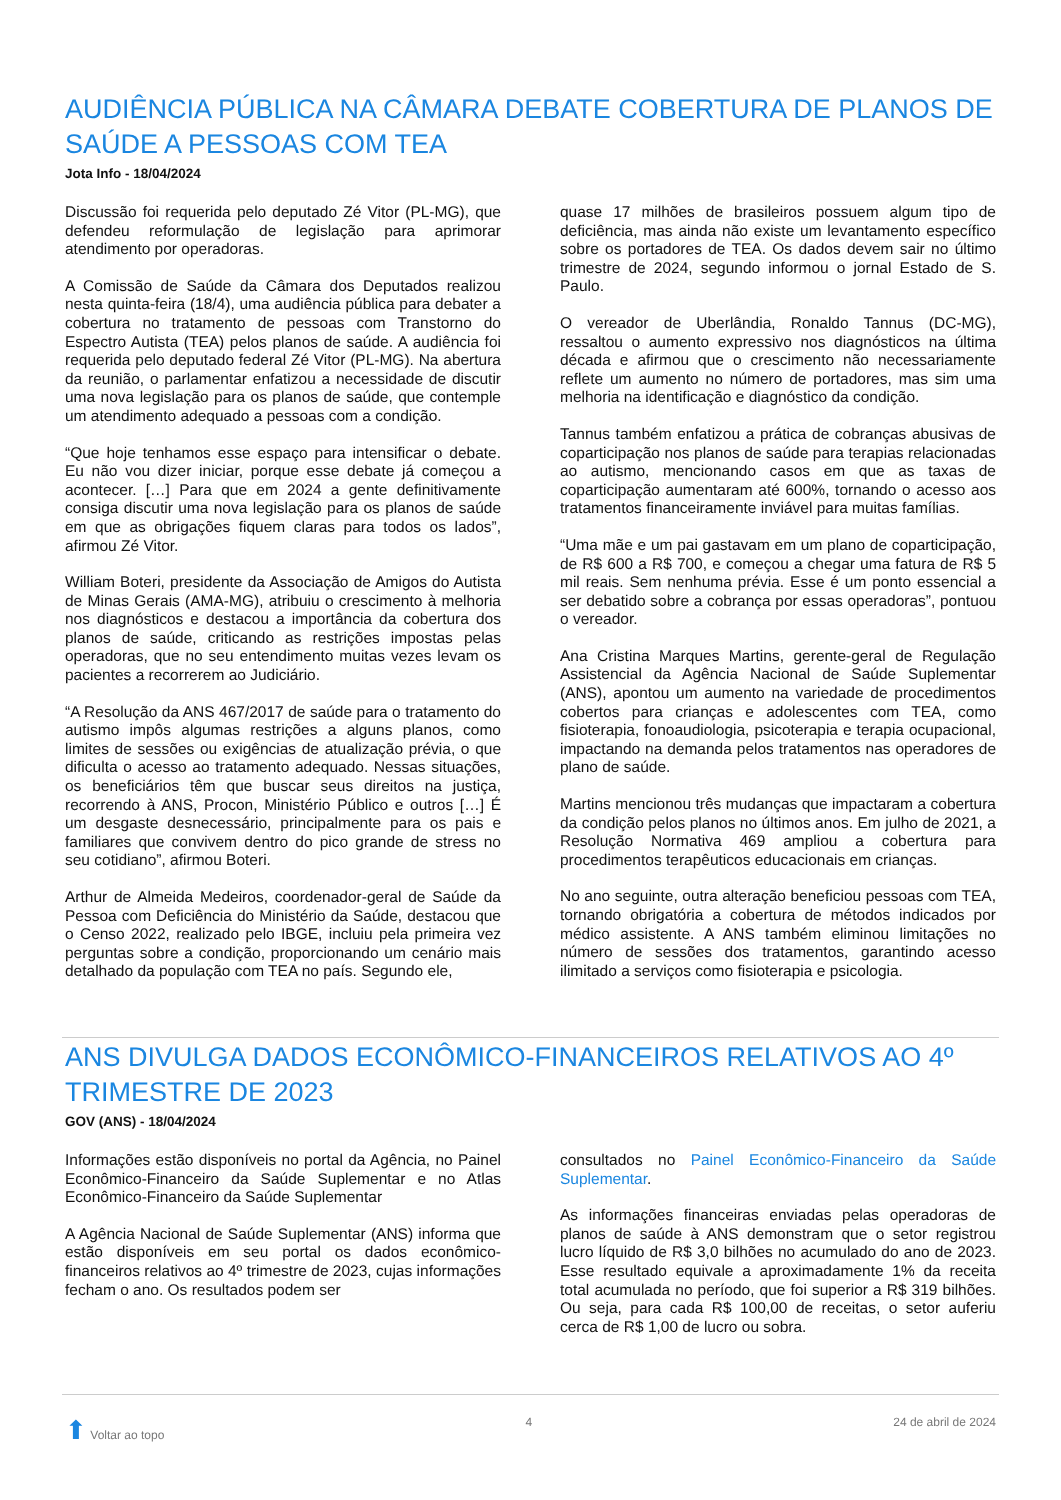AUDIÊNCIA PÚBLICA NA CÂMARA DEBATE COBERTURA DE PLANOS DE SAÚDE A PESSOAS COM TEA
Jota Info - 18/04/2024
Discussão foi requerida pelo deputado Zé Vitor (PL-MG), que defendeu reformulação de legislação para aprimorar atendimento por operadoras.
A Comissão de Saúde da Câmara dos Deputados realizou nesta quinta-feira (18/4), uma audiência pública para debater a cobertura no tratamento de pessoas com Transtorno do Espectro Autista (TEA) pelos planos de saúde. A audiência foi requerida pelo deputado federal Zé Vitor (PL-MG). Na abertura da reunião, o parlamentar enfatizou a necessidade de discutir uma nova legislação para os planos de saúde, que contemple um atendimento adequado a pessoas com a condição.
“Que hoje tenhamos esse espaço para intensificar o debate. Eu não vou dizer iniciar, porque esse debate já começou a acontecer. […] Para que em 2024 a gente definitivamente consiga discutir uma nova legislação para os planos de saúde em que as obrigações fiquem claras para todos os lados”, afirmou Zé Vitor.
William Boteri, presidente da Associação de Amigos do Autista de Minas Gerais (AMA-MG), atribuiu o crescimento à melhoria nos diagnósticos e destacou a importância da cobertura dos planos de saúde, criticando as restrições impostas pelas operadoras, que no seu entendimento muitas vezes levam os pacientes a recorrerem ao Judiciário.
“A Resolução da ANS 467/2017 de saúde para o tratamento do autismo impôs algumas restrições a alguns planos, como limites de sessões ou exigências de atualização prévia, o que dificulta o acesso ao tratamento adequado. Nessas situações, os beneficiários têm que buscar seus direitos na justiça, recorrendo à ANS, Procon, Ministério Público e outros […] É um desgaste desnecessário, principalmente para os pais e familiares que convivem dentro do pico grande de stress no seu cotidiano”, afirmou Boteri.
Arthur de Almeida Medeiros, coordenador-geral de Saúde da Pessoa com Deficiência do Ministério da Saúde, destacou que o Censo 2022, realizado pelo IBGE, incluiu pela primeira vez perguntas sobre a condição, proporcionando um cenário mais detalhado da população com TEA no país. Segundo ele,
quase 17 milhões de brasileiros possuem algum tipo de deficiência, mas ainda não existe um levantamento específico sobre os portadores de TEA. Os dados devem sair no último trimestre de 2024, segundo informou o jornal Estado de S. Paulo.
O vereador de Uberlândia, Ronaldo Tannus (DC-MG), ressaltou o aumento expressivo nos diagnósticos na última década e afirmou que o crescimento não necessariamente reflete um aumento no número de portadores, mas sim uma melhoria na identificação e diagnóstico da condição.
Tannus também enfatizou a prática de cobranças abusivas de coparticipação nos planos de saúde para terapias relacionadas ao autismo, mencionando casos em que as taxas de coparticipação aumentaram até 600%, tornando o acesso aos tratamentos financeiramente inviável para muitas famílias.
“Uma mãe e um pai gastavam em um plano de coparticipação, de R$ 600 a R$ 700, e começou a chegar uma fatura de R$ 5 mil reais. Sem nenhuma prévia. Esse é um ponto essencial a ser debatido sobre a cobrança por essas operadoras”, pontuou o vereador.
Ana Cristina Marques Martins, gerente-geral de Regulação Assistencial da Agência Nacional de Saúde Suplementar (ANS), apontou um aumento na variedade de procedimentos cobertos para crianças e adolescentes com TEA, como fisioterapia, fonoaudiologia, psicoterapia e terapia ocupacional, impactando na demanda pelos tratamentos nas operadores de plano de saúde.
Martins mencionou três mudanças que impactaram a cobertura da condição pelos planos no últimos anos. Em julho de 2021, a Resolução Normativa 469 ampliou a cobertura para procedimentos terapêuticos educacionais em crianças.
No ano seguinte, outra alteração beneficiou pessoas com TEA, tornando obrigatória a cobertura de métodos indicados por médico assistente. A ANS também eliminou limitações no número de sessões dos tratamentos, garantindo acesso ilimitado a serviços como fisioterapia e psicologia.
ANS DIVULGA DADOS ECONÔMICO-FINANCEIROS RELATIVOS AO 4º TRIMESTRE DE 2023
GOV (ANS) - 18/04/2024
Informações estão disponíveis no portal da Agência, no Painel Econômico-Financeiro da Saúde Suplementar e no Atlas Econômico-Financeiro da Saúde Suplementar
A Agência Nacional de Saúde Suplementar (ANS) informa que estão disponíveis em seu portal os dados econômico-financeiros relativos ao 4º trimestre de 2023, cujas informações fecham o ano. Os resultados podem ser
consultados no Painel Econômico-Financeiro da Saúde Suplementar.
As informações financeiras enviadas pelas operadoras de planos de saúde à ANS demonstram que o setor registrou lucro líquido de R$ 3,0 bilhões no acumulado do ano de 2023. Esse resultado equivale a aproximadamente 1% da receita total acumulada no período, que foi superior a R$ 319 bilhões. Ou seja, para cada R$ 100,00 de receitas, o setor auferiu cerca de R$ 1,00 de lucro ou sobra.
⬆ Voltar ao topo 4 24 de abril de 2024